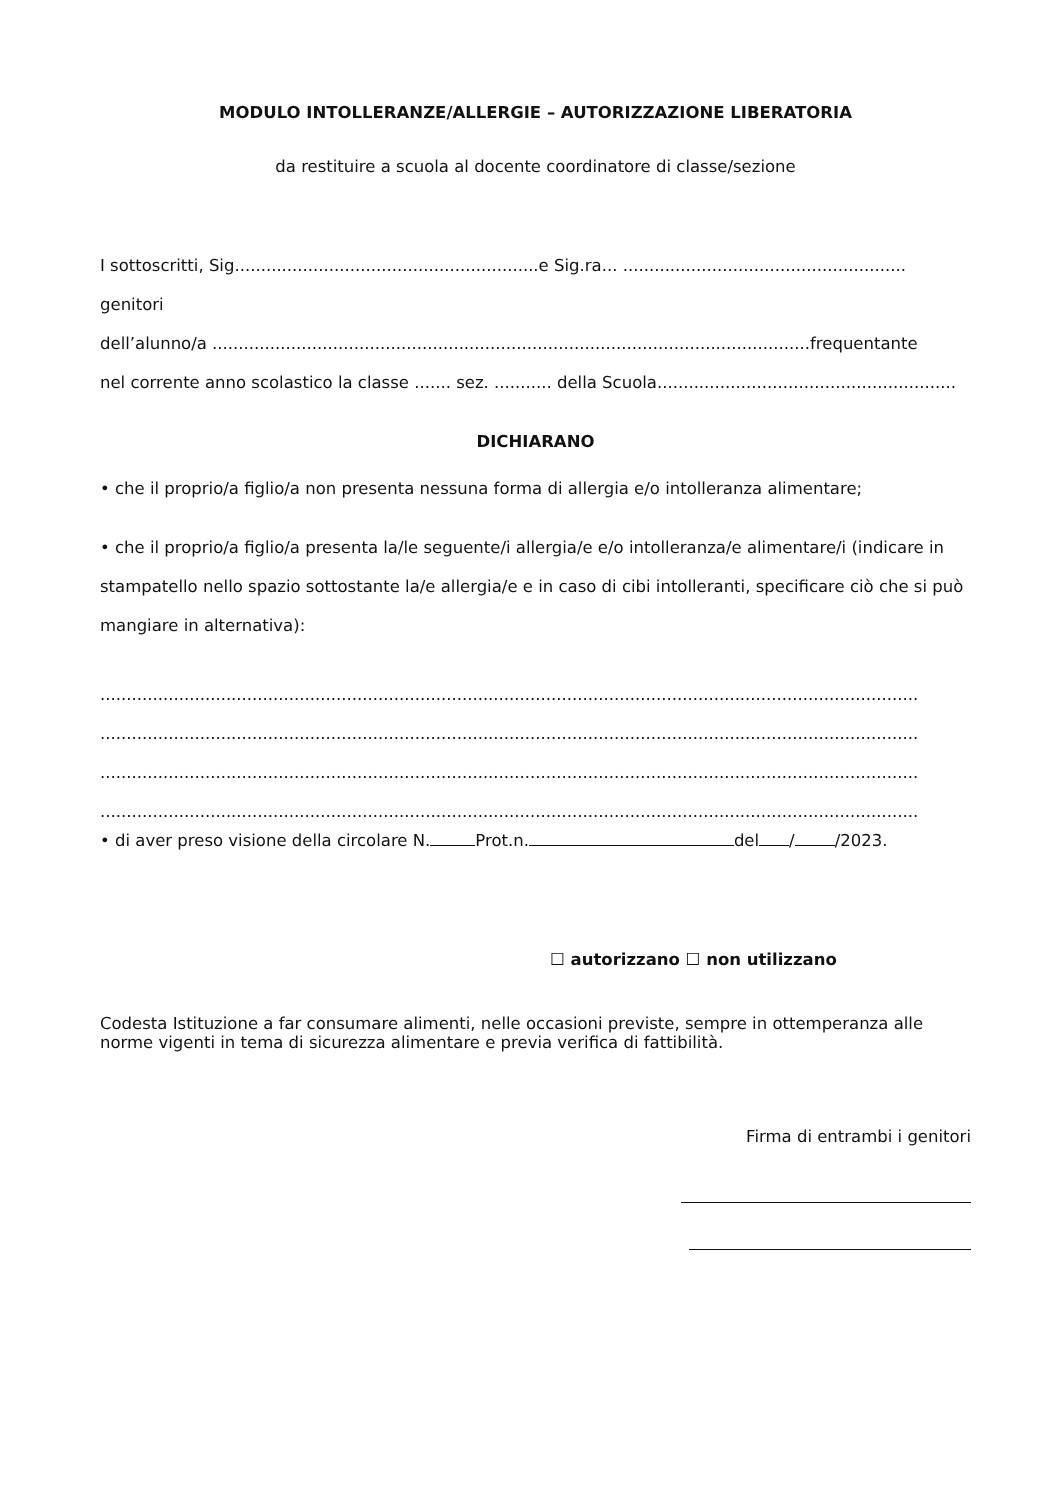MODULO INTOLLERANZE/ALLERGIE – AUTORIZZAZIONE LIBERATORIA
da restituire a scuola al docente coordinatore di classe/sezione
I sottoscritti, Sig..........................................................e Sig.ra... ...................................................... genitori
dell’alunno/a ..................................................................................................................frequentante
nel corrente anno scolastico la classe ....... sez. ........... della Scuola.........................................................
DICHIARANO
• che il proprio/a figlio/a non presenta nessuna forma di allergia e/o intolleranza alimentare;
• che il proprio/a figlio/a presenta la/le seguente/i allergia/e e/o intolleranza/e alimentare/i (indicare in stampatello nello spazio sottostante la/e allergia/e e in caso di cibi intolleranti, specificare ciò che si può mangiare in alternativa):
.................................................................................................................................................................
.................................................................................................................................................................
.................................................................................................................................................................
.................................................................................................................................................................
• di aver preso visione della circolare N. Prot.n. del / /2023.
☐ autorizzano ☐ non utilizzano
Codesta Istituzione a far consumare alimenti, nelle occasioni previste, sempre in ottemperanza alle norme vigenti in tema di sicurezza alimentare e previa verifica di fattibilità.
Firma di entrambi i genitori